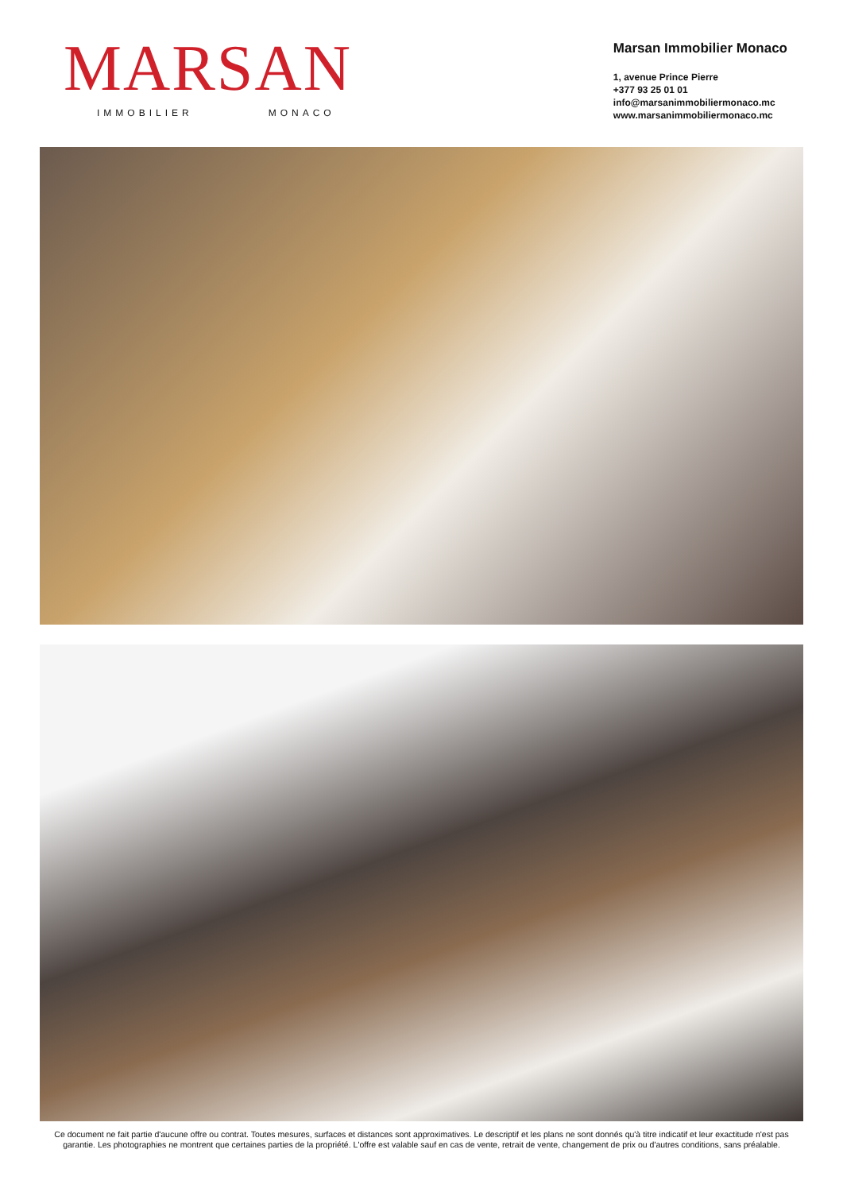MARSAN
IMMOBILIER MONACO
Marsan Immobilier Monaco
1, avenue Prince Pierre
+377 93 25 01 01
info@marsanimmobiliermonaco.mc
www.marsanimmobiliermonaco.mc
Ce document ne fait partie d'aucune offre ou contrat. Toutes mesures, surfaces et distances sont approximatives. Le descriptif et les plans ne sont donnés qu'à titre indicatif et leur exactitude n'est pas garantie. Les photographies ne montrent que certaines parties de la propriété. L'offre est valable sauf en cas de vente, retrait de vente, changement de prix ou d'autres conditions, sans préalable.